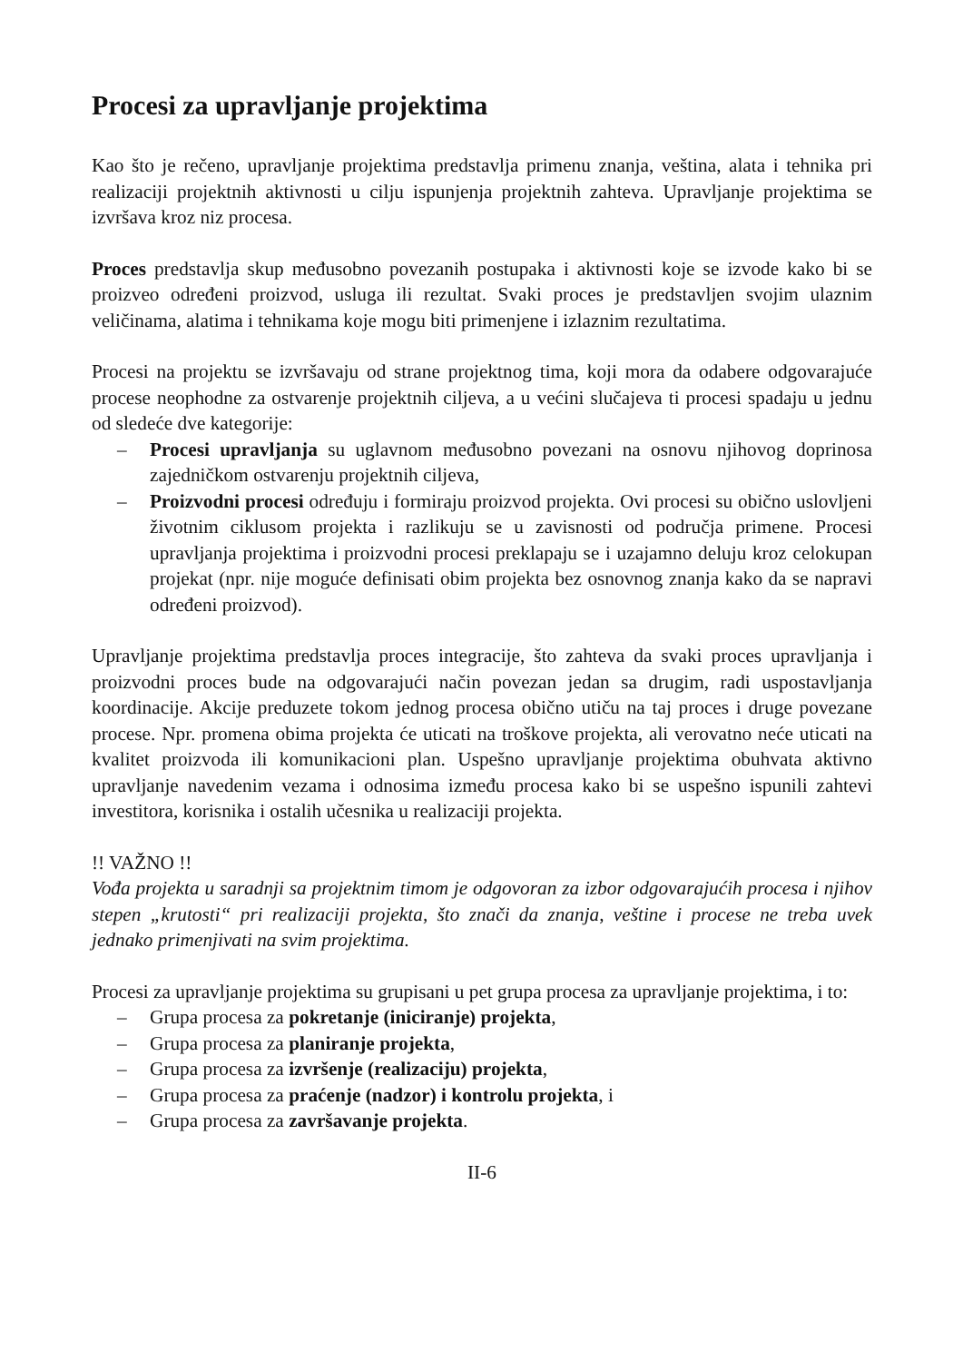Procesi za upravljanje projektima
Kao što je rečeno, upravljanje projektima predstavlja primenu znanja, veština, alata i tehnika pri realizaciji projektnih aktivnosti u cilju ispunjenja projektnih zahteva. Upravljanje projektima se izvršava kroz niz procesa.
Proces predstavlja skup međusobno povezanih postupaka i aktivnosti koje se izvode kako bi se proizveo određeni proizvod, usluga ili rezultat. Svaki proces je predstavljen svojim ulaznim veličinama, alatima i tehnikama koje mogu biti primenjene i izlaznim rezultatima.
Procesi na projektu se izvršavaju od strane projektnog tima, koji mora da odabere odgovarajuće procese neophodne za ostvarenje projektnih ciljeva, a u većini slučajeva ti procesi spadaju u jednu od sledeće dve kategorije:
– Procesi upravljanja su uglavnom međusobno povezani na osnovu njihovog doprinosa zajedničkom ostvarenju projektnih ciljeva,
– Proizvodni procesi određuju i formiraju proizvod projekta. Ovi procesi su obično uslovljeni životnim ciklusom projekta i razlikuju se u zavisnosti od područja primene. Procesi upravljanja projektima i proizvodni procesi preklapaju se i uzajamno deluju kroz celokupan projekat (npr. nije moguće definisati obim projekta bez osnovnog znanja kako da se napravi određeni proizvod).
Upravljanje projektima predstavlja proces integracije, što zahteva da svaki proces upravljanja i proizvodni proces bude na odgovarajući način povezan jedan sa drugim, radi uspostavljanja koordinacije. Akcije preduzete tokom jednog procesa obično utiču na taj proces i druge povezane procese. Npr. promena obima projekta će uticati na troškove projekta, ali verovatno neće uticati na kvalitet proizvoda ili komunikacioni plan. Uspešno upravljanje projektima obuhvata aktivno upravljanje navedenim vezama i odnosima između procesa kako bi se uspešno ispunili zahtevi investitora, korisnika i ostalih učesnika u realizaciji projekta.
!! VAŽNO !!
Vođa projekta u saradnji sa projektnim timom je odgovoran za izbor odgovarajućih procesa i njihov stepen „krutosti“ pri realizaciji projekta, što znači da znanja, veštine i procese ne treba uvek jednako primenjivati na svim projektima.
Procesi za upravljanje projektima su grupisani u pet grupa procesa za upravljanje projektima, i to:
– Grupa procesa za pokretanje (iniciranje) projekta,
– Grupa procesa za planiranje projekta,
– Grupa procesa za izvršenje (realizaciju) projekta,
– Grupa procesa za praćenje (nadzor) i kontrolu projekta, i
– Grupa procesa za završavanje projekta.
II-6